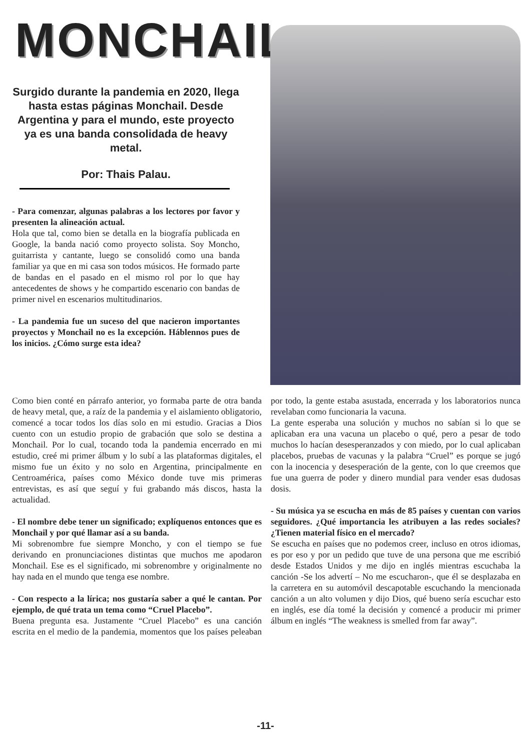MONCHAIL
Surgido durante la pandemia en 2020, llega hasta estas páginas Monchail. Desde Argentina y para el mundo, este proyecto ya es una banda consolidada de heavy metal.
Por: Thais Palau.
- Para comenzar, algunas palabras a los lectores por favor y presenten la alineación actual.
Hola que tal, como bien se detalla en la biografía publicada en Google, la banda nació como proyecto solista. Soy Moncho, guitarrista y cantante, luego se consolidó como una banda familiar ya que en mi casa son todos músicos. He formado parte de bandas en el pasado en el mismo rol por lo que hay antecedentes de shows y he compartido escenario con bandas de primer nivel en escenarios multitudinarios.
- La pandemia fue un suceso del que nacieron importantes proyectos y Monchail no es la excepción. Háblennos pues de los inicios. ¿Cómo surge esta idea?
Como bien conté en párrafo anterior, yo formaba parte de otra banda de heavy metal, que, a raíz de la pandemia y el aislamiento obligatorio, comencé a tocar todos los días solo en mi estudio. Gracias a Dios cuento con un estudio propio de grabación que solo se destina a Monchail. Por lo cual, tocando toda la pandemia encerrado en mi estudio, creé mi primer álbum y lo subí a las plataformas digitales, el mismo fue un éxito y no solo en Argentina, principalmente en Centroamérica, países como México donde tuve mis primeras entrevistas, es así que seguí y fui grabando más discos, hasta la actualidad.
- El nombre debe tener un significado; explíquenos entonces que es Monchail y por qué llamar así a su banda.
Mi sobrenombre fue siempre Moncho, y con el tiempo se fue derivando en pronunciaciones distintas que muchos me apodaron Monchail. Ese es el significado, mi sobrenombre y originalmente no hay nada en el mundo que tenga ese nombre.
- Con respecto a la lírica; nos gustaría saber a qué le cantan. Por ejemplo, de qué trata un tema como “Cruel Placebo”.
Buena pregunta esa. Justamente “Cruel Placebo” es una canción escrita en el medio de la pandemia, momentos que los países peleaban por todo, la gente estaba asustada, encerrada y los laboratorios nunca revelaban como funcionaria la vacuna.
La gente esperaba una solución y muchos no sabían si lo que se aplicaban era una vacuna un placebo o qué, pero a pesar de todo muchos lo hacían desesperanzados y con miedo, por lo cual aplicaban placebos, pruebas de vacunas y la palabra “Cruel” es porque se jugó con la inocencia y desesperación de la gente, con lo que creemos que fue una guerra de poder y dinero mundial para vender esas dudosas dosis.
- Su música ya se escucha en más de 85 países y cuentan con varios seguidores. ¿Qué importancia les atribuyen a las redes sociales? ¿Tienen material físico en el mercado?
Se escucha en países que no podemos creer, incluso en otros idiomas, es por eso y por un pedido que tuve de una persona que me escribió desde Estados Unidos y me dijo en inglés mientras escuchaba la canción -Se los advertí – No me escucharon-, que él se desplazaba en la carretera en su automóvil descapotable escuchando la mencionada canción a un alto volumen y dijo Dios, qué bueno sería escuchar esto en inglés, ese día tomé la decisión y comencé a producir mi primer álbum en inglés “The weakness is smelled from far away”.
-11-